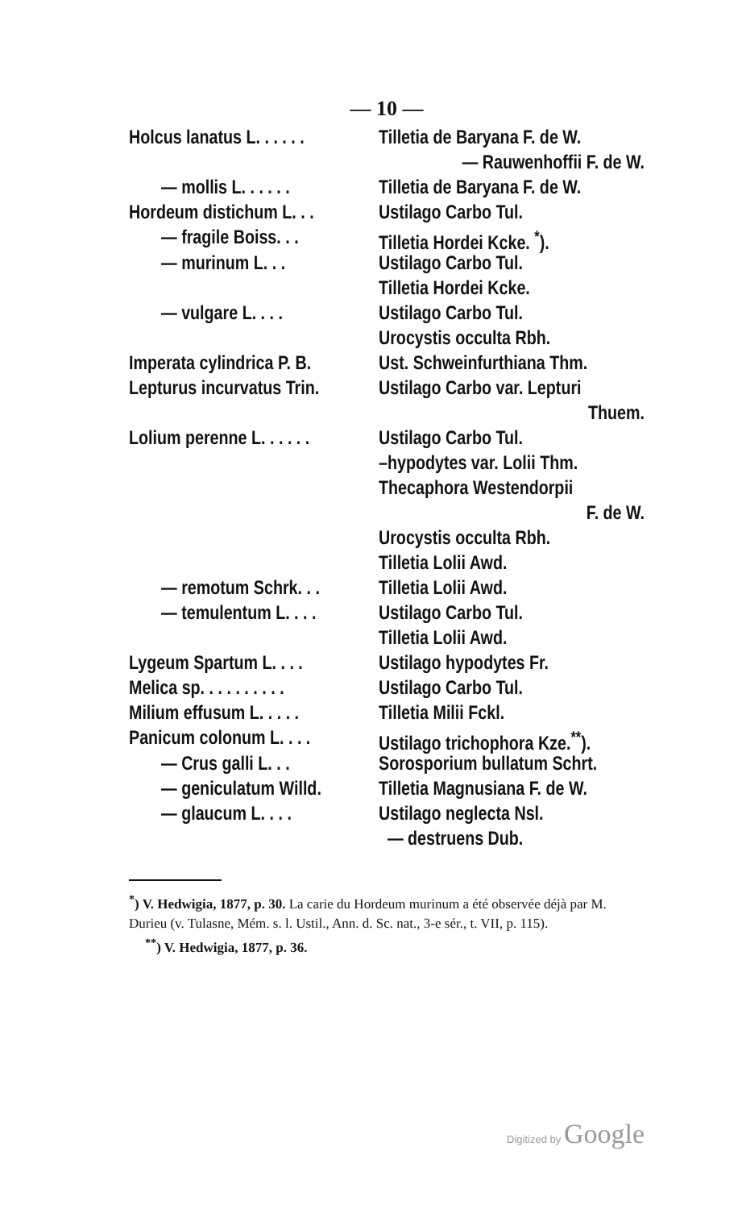— 10 —
| Holcus lanatus L. . . . . . | Tilletia de Baryana F. de W. |
| | — Rauwenhoffii F. de W. |
| — mollis L. . . . . . | Tilletia de Baryana F. de W. |
| Hordeum distichum L. . . | Ustilago Carbo Tul. |
| — fragile Boiss. . . | Tilletia Hordei Kcke. <sup>*</sup>). |
| — murinum L. . . | Ustilago Carbo Tul. |
| | Tilletia Hordei Kcke. |
| — vulgare L. . . . | Ustilago Carbo Tul. |
| | Urocystis occulta Rbh. |
| Imperata cylindrica P. B. | Ust. Schweinfurthiana Thm. |
| Lepturus incurvatus Trin. | Ustilago Carbo var. Lepturi |
| | Thuem. |
| Lolium perenne L. . . . . . | Ustilago Carbo Tul. |
| | –hypodytes var. Lolii Thm. |
| | Thecaphora Westendorpii |
| | F. de W. |
| | Urocystis occulta Rbh. |
| | Tilletia Lolii Awd. |
| — remotum Schrk. . . | Tilletia Lolii Awd. |
| — temulentum L. . . . | Ustilago Carbo Tul. |
| | Tilletia Lolii Awd. |
| Lygeum Spartum L. . . . | Ustilago hypodytes Fr. |
| Melica sp. . . . . . . . . . | Ustilago Carbo Tul. |
| Milium effusum L. . . . . | Tilletia Milii Fckl. |
| Panicum colonum L. . . . | Ustilago trichophora Kze.<sup>**</sup>). |
| — Crus galli L. . . | Sorosporium bullatum Schrt. |
| — geniculatum Willd. | Tilletia Magnusiana F. de W. |
| — glaucum L. . . . | Ustilago neglecta Nsl. |
| | — destruens Dub. |
<sup>*</sup>) V. Hedwigia, 1877, p. 30. La carie du Hordeum murinum a été observée déjà par M. Durieu (v. Tulasne, Mém. s. l. Ustil., Ann. d. Sc. nat., 3-e sér., t. VII, p. 115).
<sup>**</sup>) V. Hedwigia, 1877, p. 36.
Digitized by Google